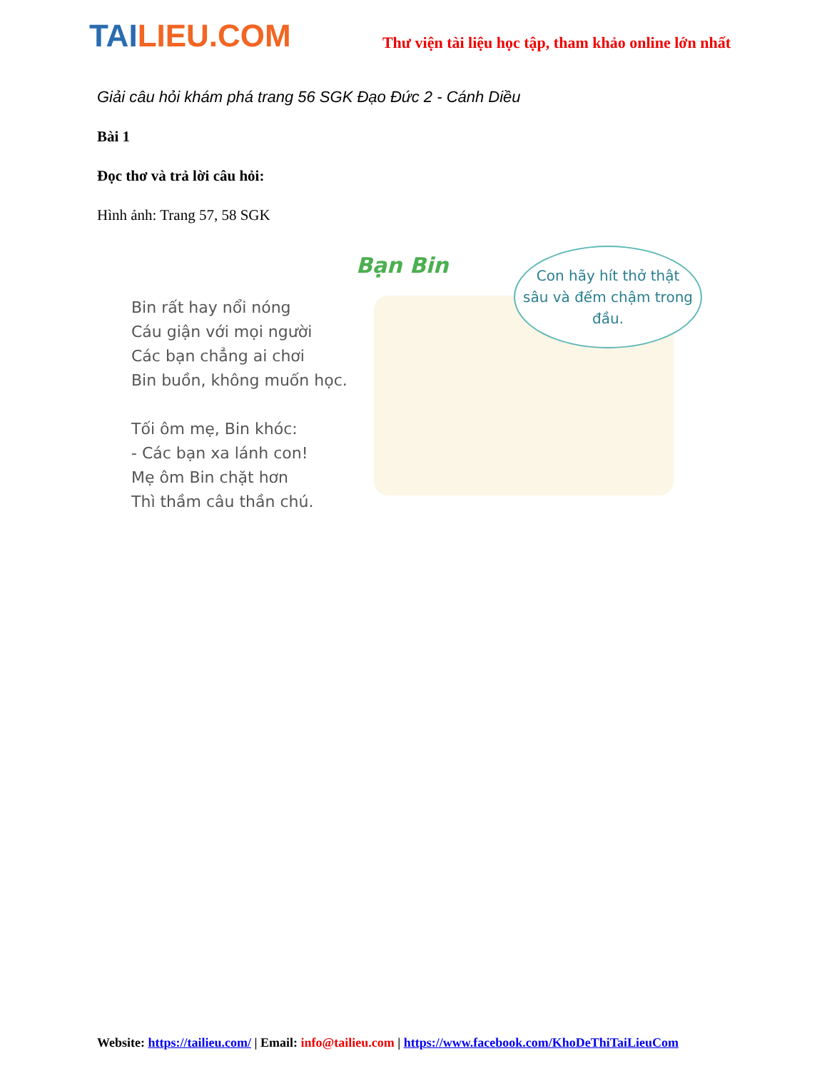TAI LIEU.COM
Thư viện tài liệu học tập, tham khảo online lớn nhất
Giải câu hỏi khám phá trang 56 SGK Đạo Đức 2 - Cánh Diều
Bài 1
Đọc thơ và trả lời câu hỏi:
Hình ảnh: Trang 57, 58 SGK
Bin rất hay nổi nóng
Cáu giận với mọi người
Các bạn chẳng ai chơi
Bin buồn, không muốn học.
Tối ôm mẹ, Bin khóc:
- Các bạn xa lánh con!
Mẹ ôm Bin chặt hơn
Thì thầm câu thần chú.
Bạn Bin
Con hãy hít thở thật sâu và đếm chậm trong đầu.
Website: https://tailieu.com/ | Email: info@tailieu.com | https://www.facebook.com/KhoDeThiTaiLieuCom